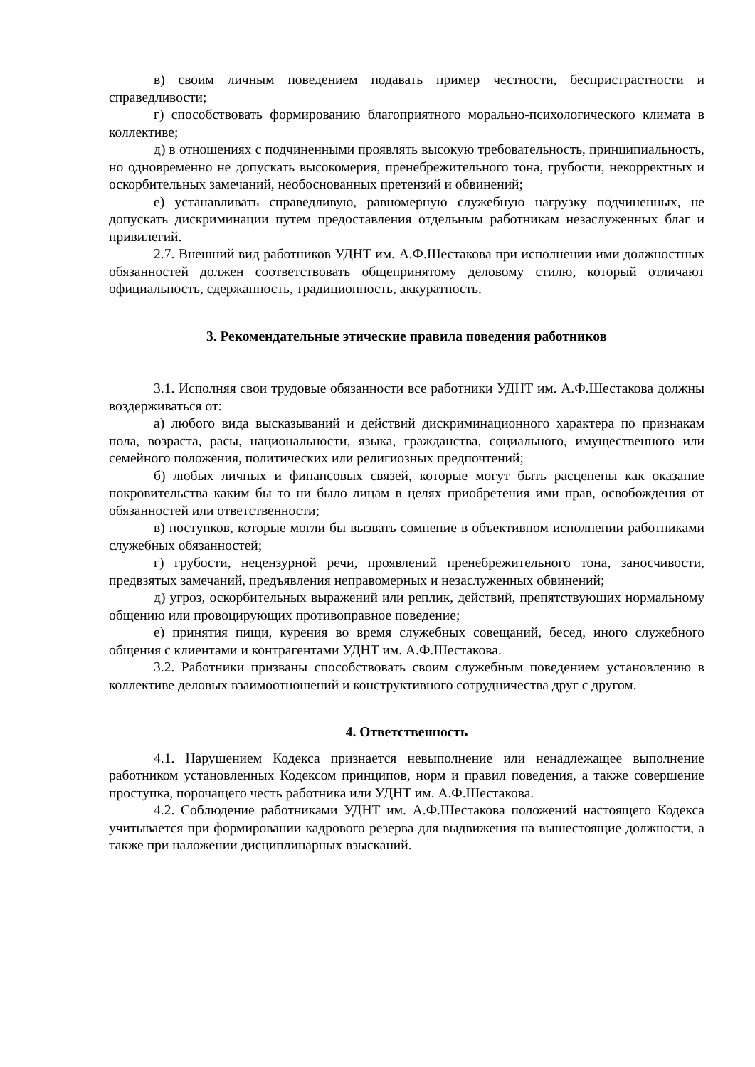в) своим личным поведением подавать пример честности, беспристрастности и справедливости;
г) способствовать формированию благоприятного морально-психологического климата в коллективе;
д) в отношениях с подчиненными проявлять высокую требовательность, принципиальность, но одновременно не допускать высокомерия, пренебрежительного тона, грубости, некорректных и оскорбительных замечаний, необоснованных претензий и обвинений;
е) устанавливать справедливую, равномерную служебную нагрузку подчиненных, не допускать дискриминации путем предоставления отдельным работникам незаслуженных благ и привилегий.
2.7. Внешний вид работников УДНТ им. А.Ф.Шестакова при исполнении ими должностных обязанностей должен соответствовать общепринятому деловому стилю, который отличают официальность, сдержанность, традиционность, аккуратность.
3. Рекомендательные этические правила поведения работников
3.1. Исполняя свои трудовые обязанности все работники УДНТ им. А.Ф.Шестакова должны воздерживаться от:
а) любого вида высказываний и действий дискриминационного характера по признакам пола, возраста, расы, национальности, языка, гражданства, социального, имущественного или семейного положения, политических или религиозных предпочтений;
б) любых личных и финансовых связей, которые могут быть расценены как оказание покровительства каким бы то ни было лицам в целях приобретения ими прав, освобождения от обязанностей или ответственности;
в) поступков, которые могли бы вызвать сомнение в объективном исполнении работниками служебных обязанностей;
г) грубости, нецензурной речи, проявлений пренебрежительного тона, заносчивости, предвзятых замечаний, предъявления неправомерных и незаслуженных обвинений;
д) угроз, оскорбительных выражений или реплик, действий, препятствующих нормальному общению или провоцирующих противоправное поведение;
е) принятия пищи, курения во время служебных совещаний, бесед, иного служебного общения с клиентами и контрагентами УДНТ им. А.Ф.Шестакова.
3.2. Работники призваны способствовать своим служебным поведением установлению в коллективе деловых взаимоотношений и конструктивного сотрудничества друг с другом.
4. Ответственность
4.1. Нарушением Кодекса признается невыполнение или ненадлежащее выполнение работником установленных Кодексом принципов, норм и правил поведения, а также совершение проступка, порочащего честь работника или УДНТ им. А.Ф.Шестакова.
4.2. Соблюдение работниками УДНТ им. А.Ф.Шестакова положений настоящего Кодекса учитывается при формировании кадрового резерва для выдвижения на вышестоящие должности, а также при наложении дисциплинарных взысканий.